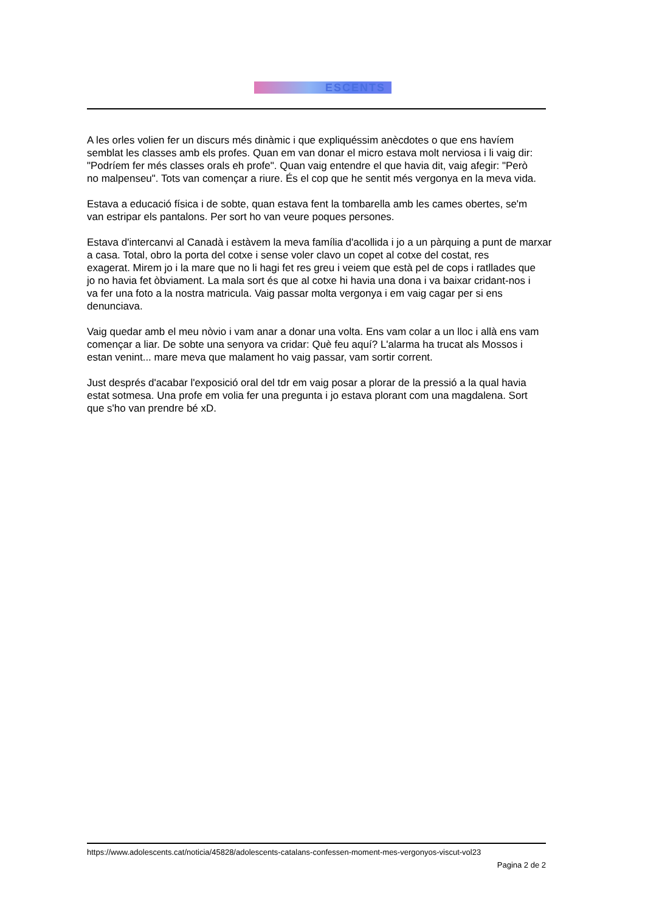ESCENTS
A les orles volien fer un discurs més dinàmic i que expliquéssim anècdotes o que ens havíem
semblat les classes amb els profes. Quan em van donar el micro estava molt nerviosa i li vaig dir:
"Podríem fer més classes orals eh profe". Quan vaig entendre el que havia dit, vaig afegir: "Però
no malpenseu". Tots van començar a riure. És el cop que he sentit més vergonya en la meva vida.
Estava a educació física i de sobte, quan estava fent la tombarella amb les cames obertes, se'm
van estripar els pantalons. Per sort ho van veure poques persones.
Estava d'intercanvi al Canadà i estàvem la meva família d'acollida i jo a un pàrquing a punt de marxar
a casa. Total, obro la porta del cotxe i sense voler clavo un copet al cotxe del costat, res
exagerat. Mirem jo i la mare que no li hagi fet res greu i veiem que està pel de cops i ratllades que
jo no havia fet òbviament. La mala sort és que al cotxe hi havia una dona i va baixar cridant-nos i
va fer una foto a la nostra matricula. Vaig passar molta vergonya i em vaig cagar per si ens
denunciava.
Vaig quedar amb el meu nòvio i vam anar a donar una volta. Ens vam colar a un lloc i allà ens vam
començar a liar. De sobte una senyora va cridar: Què feu aquí? L'alarma ha trucat als Mossos i
estan venint... mare meva que malament ho vaig passar, vam sortir corrent.
Just després d'acabar l'exposició oral del tdr em vaig posar a plorar de la pressió a la qual havia
estat sotmesa. Una profe em volia fer una pregunta i jo estava plorant com una magdalena. Sort
que s'ho van prendre bé xD.
https://www.adolescents.cat/noticia/45828/adolescents-catalans-confessen-moment-mes-vergonyos-viscut-vol23
Pagina 2 de 2